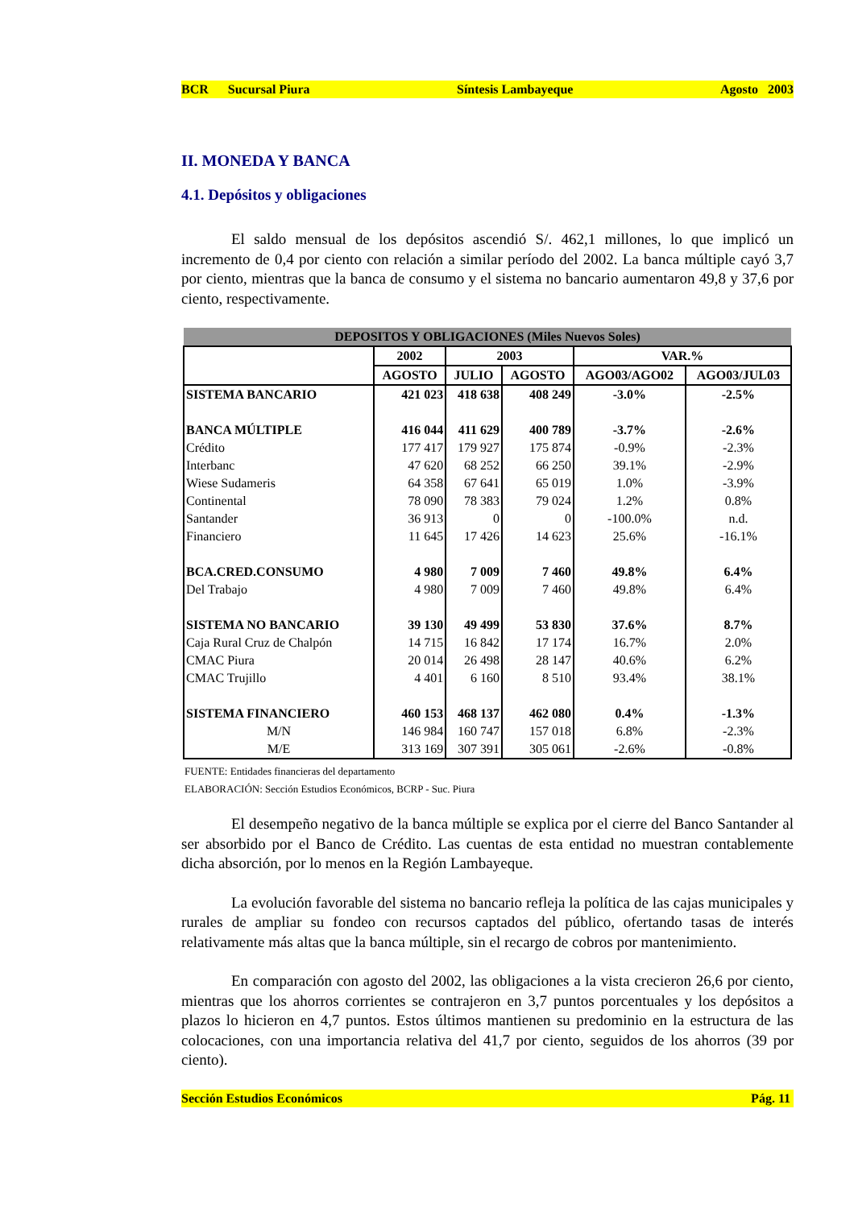BCR Sucursal Piura Síntesis Lambayeque Agosto 2003
II. MONEDA Y BANCA
4.1. Depósitos y obligaciones
El saldo mensual de los depósitos ascendió S/. 462,1 millones, lo que implicó un incremento de 0,4 por ciento con relación a similar período del 2002. La banca múltiple cayó 3,7 por ciento, mientras que la banca de consumo y el sistema no bancario aumentaron 49,8 y 37,6 por ciento, respectivamente.
| DEPOSITOS Y OBLIGACIONES (Miles Nuevos Soles) | | | | | |
| | 2002 | 2003 | | VAR.% | |
| | AGOSTO | JULIO | AGOSTO | AGO03/AGO02 | AGO03/JUL03 |
| SISTEMA BANCARIO | 421 023 | 418 638 | 408 249 | -3.0% | -2.5% |
| BANCA MÚLTIPLE | 416 044 | 411 629 | 400 789 | -3.7% | -2.6% |
| Crédito | 177 417 | 179 927 | 175 874 | -0.9% | -2.3% |
| Interbanc | 47 620 | 68 252 | 66 250 | 39.1% | -2.9% |
| Wiese Sudameris | 64 358 | 67 641 | 65 019 | 1.0% | -3.9% |
| Continental | 78 090 | 78 383 | 79 024 | 1.2% | 0.8% |
| Santander | 36 913 | 0 | 0 | -100.0% | n.d. |
| Financiero | 11 645 | 17 426 | 14 623 | 25.6% | -16.1% |
| BCA.CRED.CONSUMO | 4 980 | 7 009 | 7 460 | 49.8% | 6.4% |
| Del Trabajo | 4 980 | 7 009 | 7 460 | 49.8% | 6.4% |
| SISTEMA NO BANCARIO | 39 130 | 49 499 | 53 830 | 37.6% | 8.7% |
| Caja Rural Cruz de Chalpón | 14 715 | 16 842 | 17 174 | 16.7% | 2.0% |
| CMAC Piura | 20 014 | 26 498 | 28 147 | 40.6% | 6.2% |
| CMAC Trujillo | 4 401 | 6 160 | 8 510 | 93.4% | 38.1% |
| SISTEMA FINANCIERO | 460 153 | 468 137 | 462 080 | 0.4% | -1.3% |
| M/N | 146 984 | 160 747 | 157 018 | 6.8% | -2.3% |
| M/E | 313 169 | 307 391 | 305 061 | -2.6% | -0.8% |
FUENTE: Entidades financieras del departamento
ELABORACIÓN: Sección Estudios Económicos, BCRP - Suc. Piura
El desempeño negativo de la banca múltiple se explica por el cierre del Banco Santander al ser absorbido por el Banco de Crédito. Las cuentas de esta entidad no muestran contablemente dicha absorción, por lo menos en la Región Lambayeque.
La evolución favorable del sistema no bancario refleja la política de las cajas municipales y rurales de ampliar su fondeo con recursos captados del público, ofertando tasas de interés relativamente más altas que la banca múltiple, sin el recargo de cobros por mantenimiento.
En comparación con agosto del 2002, las obligaciones a la vista crecieron 26,6 por ciento, mientras que los ahorros corrientes se contrajeron en 3,7 puntos porcentuales y los depósitos a plazos lo hicieron en 4,7 puntos. Estos últimos mantienen su predominio en la estructura de las colocaciones, con una importancia relativa del 41,7 por ciento, seguidos de los ahorros (39 por ciento).
Sección Estudios Económicos Pág. 11